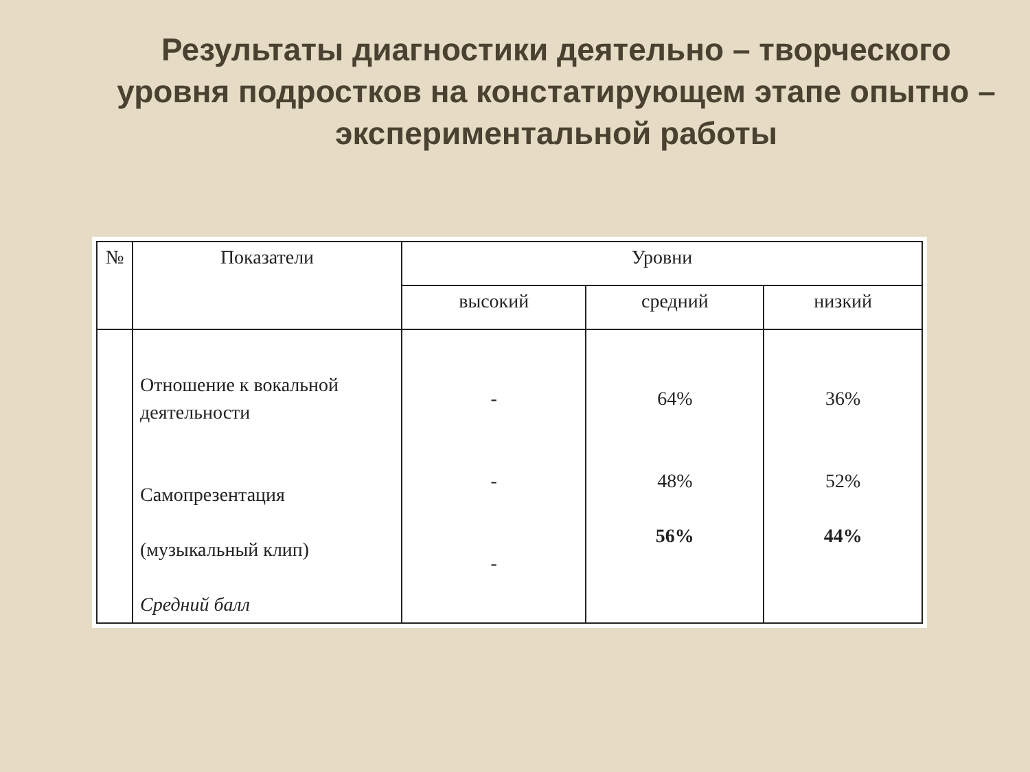Результаты диагностики деятельно – творческого уровня подростков на констатирующем этапе опытно – экспериментальной работы
| № | Показатели | Уровни | | |
| --- | --- | --- | --- | --- |
| | | высокий | средний | низкий |
| | Отношение к вокальной деятельности Самопрезентация (музыкальный клип) Средний балл | - - - | 64% 48% 56% | 36% 52% 44% |